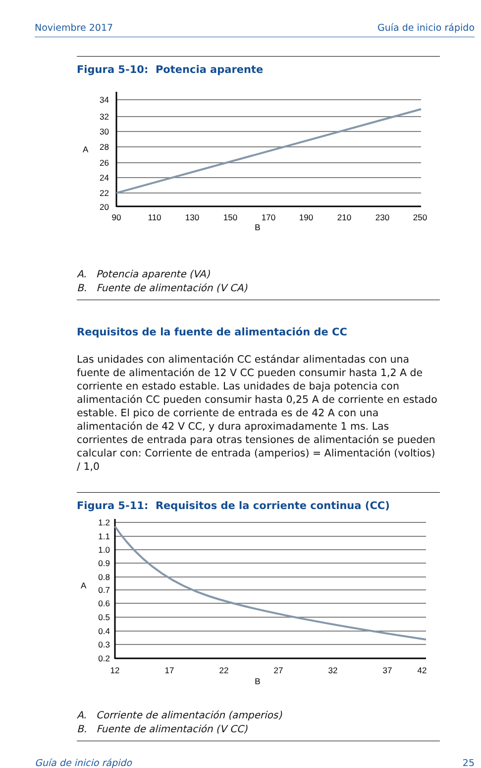Noviembre 2017 Guía de inicio rápido
Figura 5-10: Potencia aparente
34
32
30
28
26
24
22
20
A
90
110
130
150
170
190
210
230
250
B
A. Potencia aparente (VA)
B. Fuente de alimentación (V CA)
Requisitos de la fuente de alimentación de CC
Las unidades con alimentación CC estándar alimentadas con una fuente de alimentación de 12 V CC pueden consumir hasta 1,2 A de corriente en estado estable. Las unidades de baja potencia con alimentación CC pueden consumir hasta 0,25 A de corriente en estado estable. El pico de corriente de entrada es de 42 A con una alimentación de 42 V CC, y dura aproximadamente 1 ms. Las corrientes de entrada para otras tensiones de alimentación se pueden calcular con: Corriente de entrada (amperios) = Alimentación (voltios) / 1,0
Figura 5-11: Requisitos de la corriente continua (CC)
1.2
1.1
1.0
0.9
0.8
0.7
0.6
0.5
0.4
0.3
0.2
A
12
17
22
27
32
37
42
B
A. Corriente de alimentación (amperios)
B. Fuente de alimentación (V CC)
Guía de inicio rápido 25